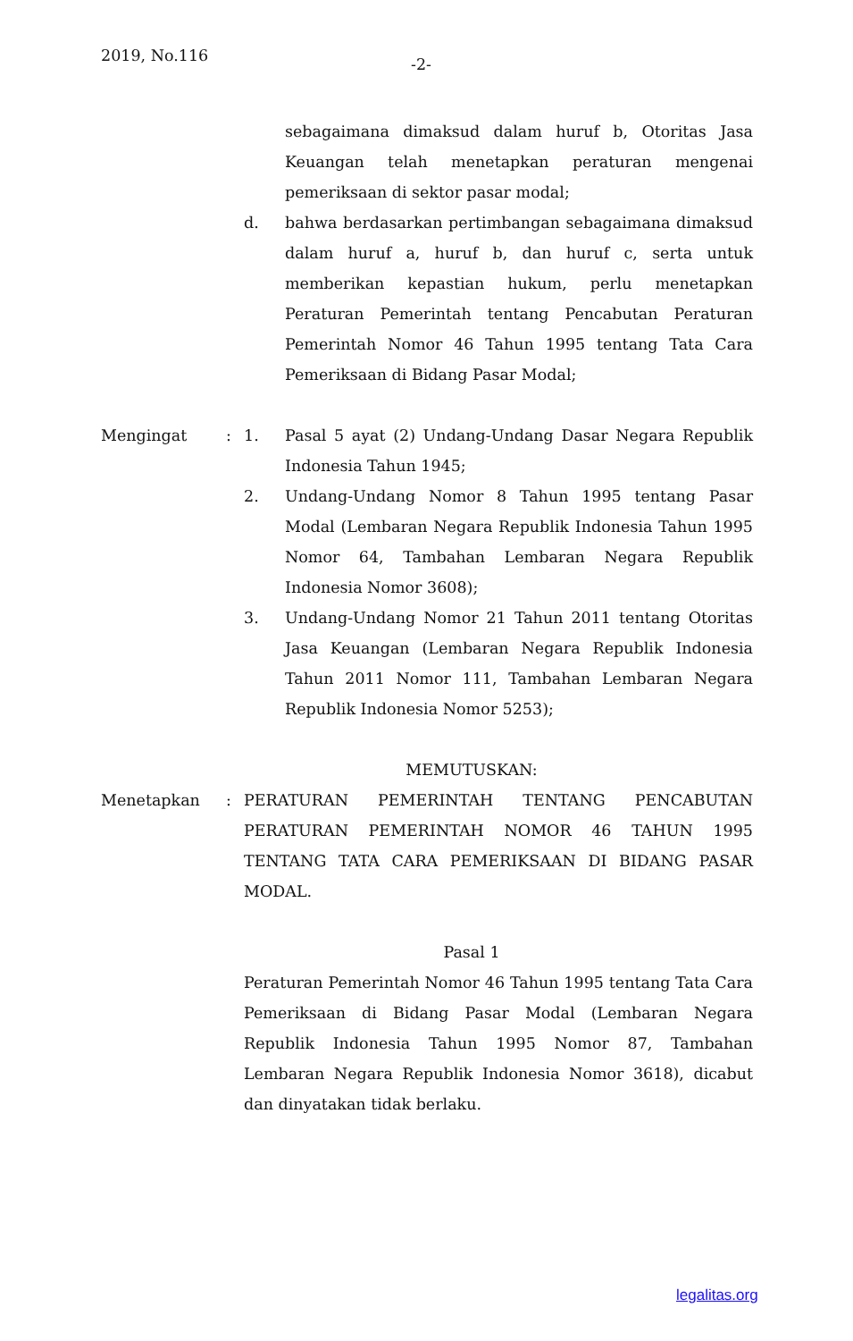2019, No.116 -2-
sebagaimana dimaksud dalam huruf b, Otoritas Jasa Keuangan telah menetapkan peraturan mengenai pemeriksaan di sektor pasar modal;
d. bahwa berdasarkan pertimbangan sebagaimana dimaksud dalam huruf a, huruf b, dan huruf c, serta untuk memberikan kepastian hukum, perlu menetapkan Peraturan Pemerintah tentang Pencabutan Peraturan Pemerintah Nomor 46 Tahun 1995 tentang Tata Cara Pemeriksaan di Bidang Pasar Modal;
Mengingat : 1. Pasal 5 ayat (2) Undang-Undang Dasar Negara Republik Indonesia Tahun 1945;
2. Undang-Undang Nomor 8 Tahun 1995 tentang Pasar Modal (Lembaran Negara Republik Indonesia Tahun 1995 Nomor 64, Tambahan Lembaran Negara Republik Indonesia Nomor 3608);
3. Undang-Undang Nomor 21 Tahun 2011 tentang Otoritas Jasa Keuangan (Lembaran Negara Republik Indonesia Tahun 2011 Nomor 111, Tambahan Lembaran Negara Republik Indonesia Nomor 5253);
MEMUTUSKAN:
Menetapkan : PERATURAN PEMERINTAH TENTANG PENCABUTAN PERATURAN PEMERINTAH NOMOR 46 TAHUN 1995 TENTANG TATA CARA PEMERIKSAAN DI BIDANG PASAR MODAL.
Pasal 1
Peraturan Pemerintah Nomor 46 Tahun 1995 tentang Tata Cara Pemeriksaan di Bidang Pasar Modal (Lembaran Negara Republik Indonesia Tahun 1995 Nomor 87, Tambahan Lembaran Negara Republik Indonesia Nomor 3618), dicabut dan dinyatakan tidak berlaku.
legalitas.org